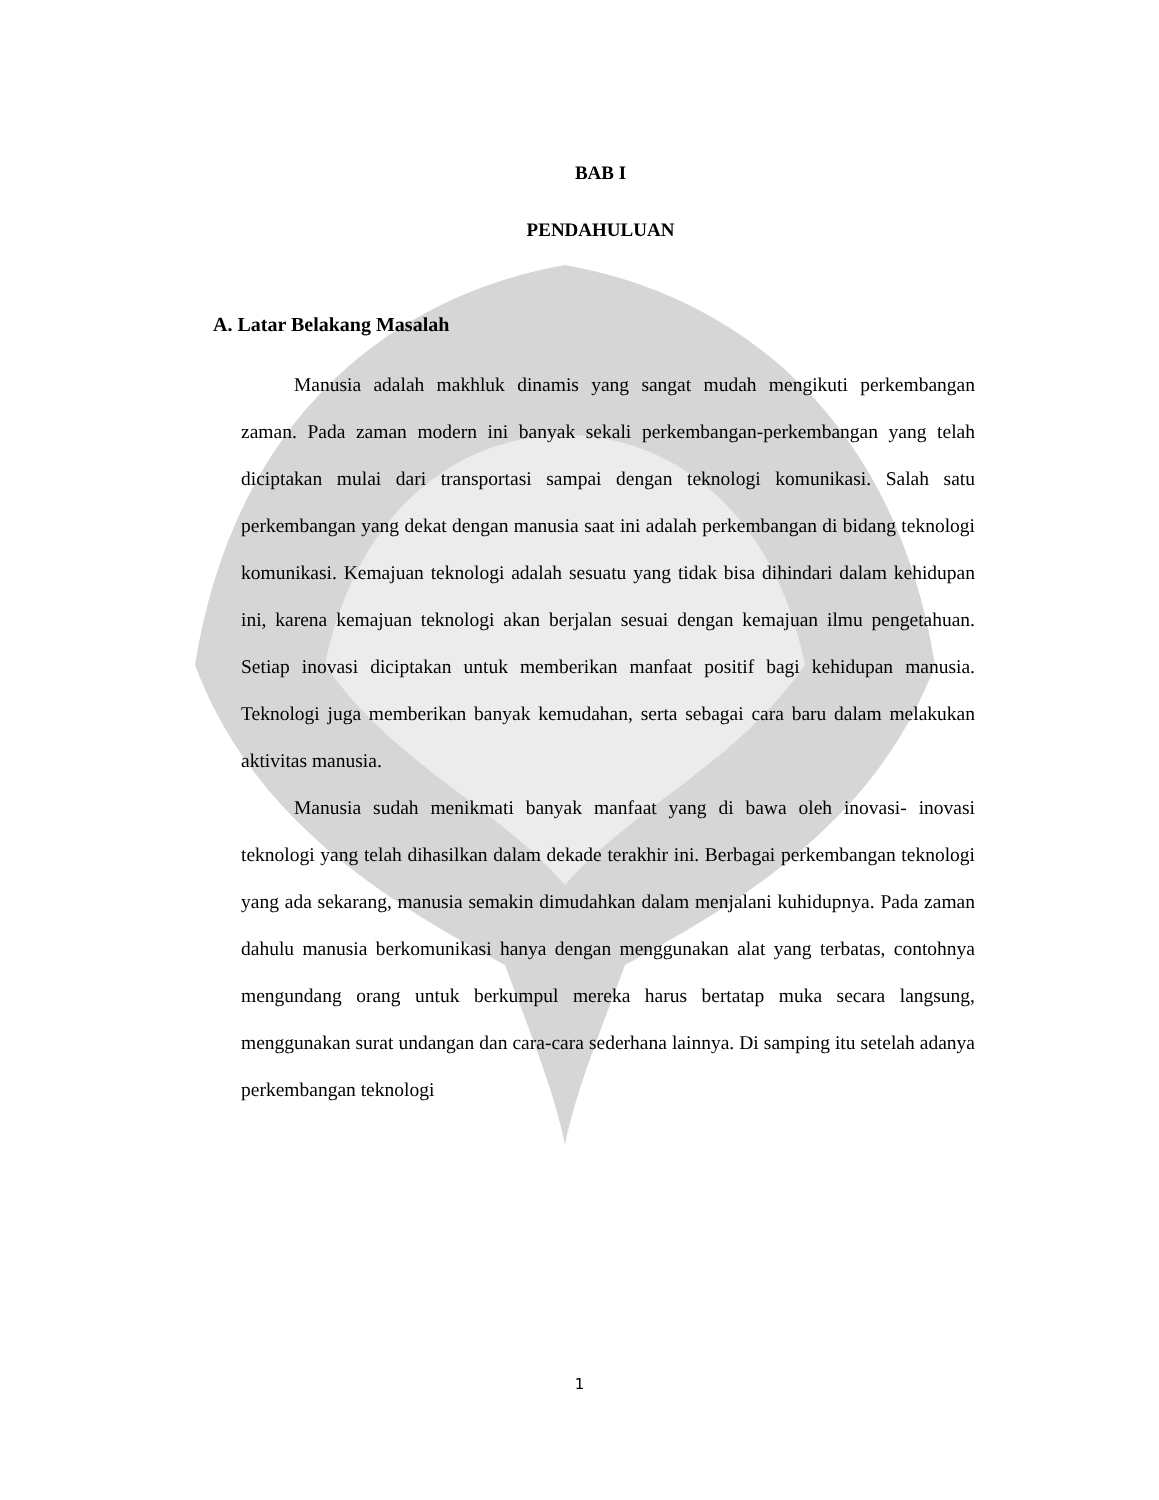BAB I
PENDAHULUAN
A. Latar Belakang Masalah
Manusia adalah makhluk dinamis yang sangat mudah mengikuti perkembangan zaman. Pada zaman modern ini banyak sekali perkembangan-perkembangan yang telah diciptakan mulai dari transportasi sampai dengan teknologi komunikasi. Salah satu perkembangan yang dekat dengan manusia saat ini adalah perkembangan di bidang teknologi komunikasi. Kemajuan teknologi adalah sesuatu yang tidak bisa dihindari dalam kehidupan ini, karena kemajuan teknologi akan berjalan sesuai dengan kemajuan ilmu pengetahuan. Setiap inovasi diciptakan untuk memberikan manfaat positif bagi kehidupan manusia. Teknologi juga memberikan banyak kemudahan, serta sebagai cara baru dalam melakukan aktivitas manusia.
Manusia sudah menikmati banyak manfaat yang di bawa oleh inovasi- inovasi teknologi yang telah dihasilkan dalam dekade terakhir ini. Berbagai perkembangan teknologi yang ada sekarang, manusia semakin dimudahkan dalam menjalani kuhidupnya. Pada zaman dahulu manusia berkomunikasi hanya dengan menggunakan alat yang terbatas, contohnya mengundang orang untuk berkumpul mereka harus bertatap muka secara langsung, menggunakan surat undangan dan cara-cara sederhana lainnya. Di samping itu setelah adanya perkembangan teknologi
1